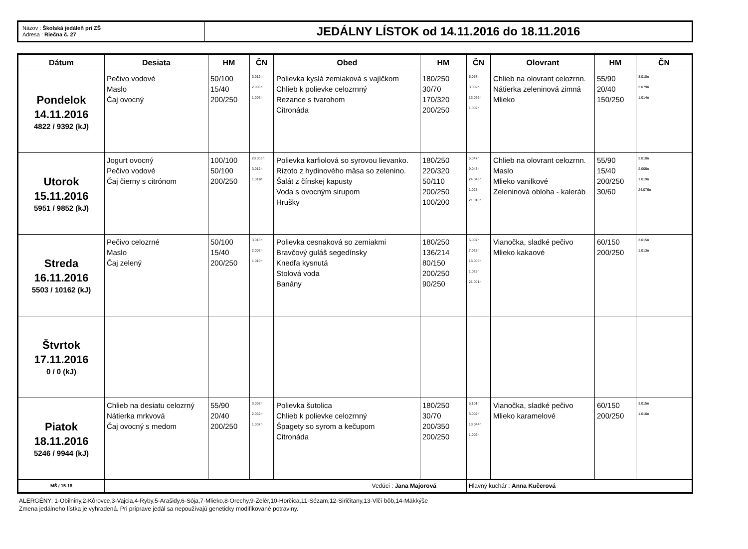Názov : Školská jedáleň pri ZŠ
Adresa : Riečna č. 27
JEDÁLNY LÍSTOK od 14.11.2016 do 18.11.2016
| Dátum | Desiata | HM | ČN | Obed | HM | ČN | Olovrant | HM | ČN |
| --- | --- | --- | --- | --- | --- | --- | --- | --- | --- |
| Pondelok 14.11.2016 4822 / 9392 (kJ) | Pečivo vodové Maslo Čaj ovocný | 50/100 15/40 200/250 | 3.012n 2.006n 1.006n | Polievka kyslá zemiaková s vajíčkom Chlieb k polievke celozrnný Rezance s tvarohom Citronáda | 180/250 30/70 170/320 200/250 | 5.057n 3.002n 13.026n 1.002n | Chlieb na olovrant celozrnn. Nátierka zeleninová zimná Mlieko | 55/90 20/40 150/250 | 3.010n 2.079n 1.014n |
| Utorok 15.11.2016 5951 / 9852 (kJ) | Jogurt ovocný Pečivo vodové Čaj čierny s citrónom | 100/100 50/100 200/250 | 23.005n 3.012n 1.011n | Polievka karfiolová so syrovou lievanko. Rizoto z hydinového mäsa so zelenino. Šalát z čínskej kapusty Voda s ovocným sirupom Hrušky | 180/250 220/320 50/110 200/250 100/200 | 5.047n 9.043n 24.043n 1.027n 21.010n | Chlieb na olovrant celozrnn. Maslo Mlieko vanilkové Zeleninová obloha - kaleráb | 55/90 15/40 200/250 30/60 | 3.010n 2.006n 1.019n 24.076n |
| Streda 16.11.2016 5503 / 10162 (kJ) | Pečivo celozrné Maslo Čaj zelený | 50/100 15/40 200/250 | 3.013n 2.006n 1.010n | Polievka cesnaková so zemiakmi Bravčový guláš segedínsky Knedľa kysnutá Stolová voda Banány | 180/250 136/214 80/150 200/250 90/250 | 5.007n 7.028n 16.005n 1.025n 21.001n | Vianočka, sladké pečivo Mlieko kakaové | 60/150 200/250 | 3.015n 1.013n |
| Štvrtok 17.11.2016 0 / 0 (kJ) | | | | | | | | | |
| Piatok 18.11.2016 5246 / 9944 (kJ) | Chlieb na desiatu celozrný Nátierka mrkvová Čaj ovocný s medom | 55/90 20/40 200/250 | 3.008n 2.032n 1.007n | Polievka šutolica Chlieb k polievke celozrnný Špagety so syrom a kečupom Citronáda | 180/250 30/70 200/350 200/250 | 5.101n 3.002n 13.044n 1.002n | Vianočka, sladké pečivo Mlieko karamelové | 60/150 200/250 | 3.015n 1.016n |
| MŠ / 15-18 | Vedúci : Jana Majorová | | | | | Hlavný kuchár : Anna Kučerová | | | |
ALERGÉNY: 1-Obilniny,2-Kôrovce,3-Vajcia,4-Ryby,5-Arašidy,6-Sója,7-Mlieko,8-Orechy,9-Zelér,10-Horčica,11-Sézam,12-Siričitany,13-Vlčí bôb,14-Mäkkýše
Zmena jedálneho lístka je vyhradená. Pri príprave jedál sa nepoužívajú geneticky modifikované potraviny.